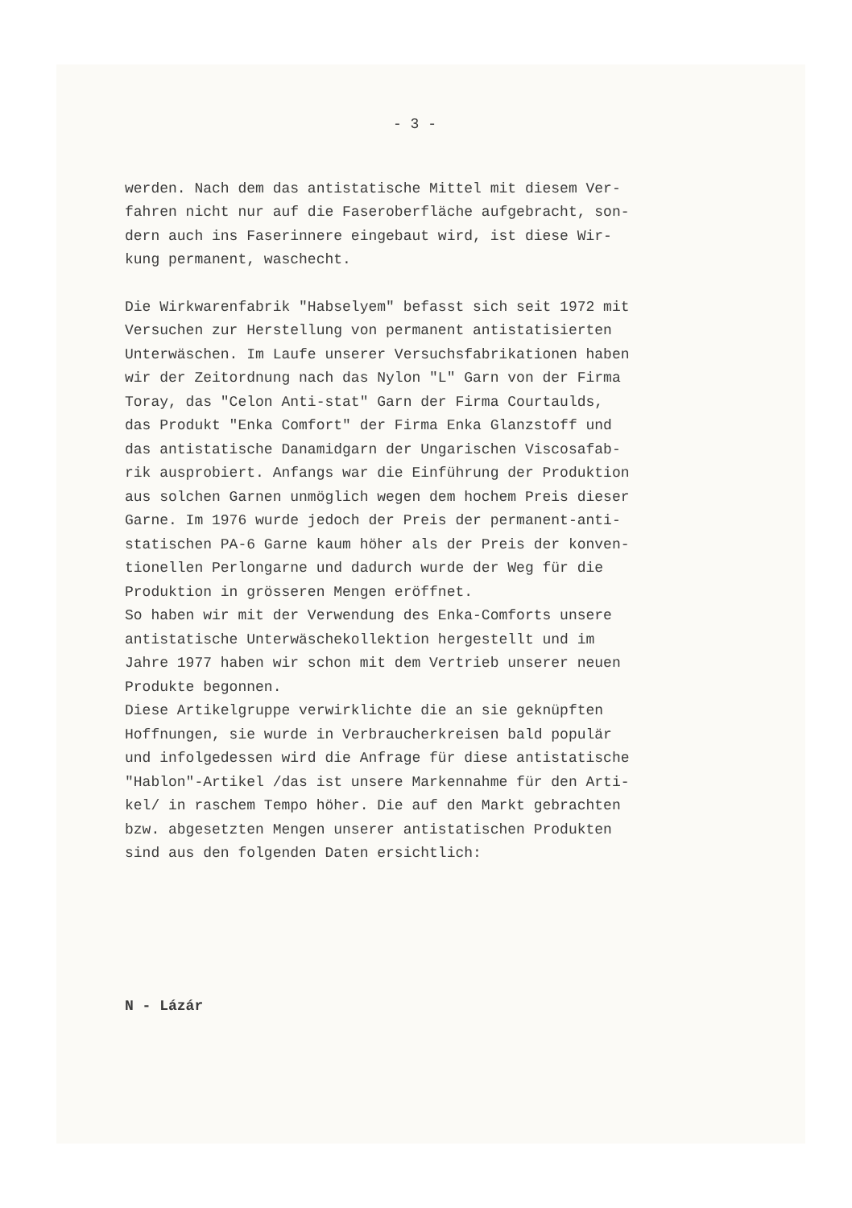- 3 -
werden. Nach dem das antistatische Mittel mit diesem Ver-
fahren nicht nur auf die Faseroberfläche aufgebracht, son-
dern auch ins Faserinnere eingebaut wird, ist diese Wir-
kung permanent, waschecht.
Die Wirkwarenfabrik "Habselyem" befasst sich seit 1972 mit
Versuchen zur Herstellung von permanent antistatisierten
Unterwäschen. Im Laufe unserer Versuchsfabrikationen haben
wir der Zeitordnung nach das Nylon "L" Garn von der Firma
Toray, das "Celon Anti-stat" Garn der Firma Courtaulds,
das Produkt "Enka Comfort" der Firma Enka Glanzstoff und
das antistatische Danamidgarn der Ungarischen Viscosafab-
rik ausprobiert. Anfangs war die Einführung der Produktion
aus solchen Garnen unmöglich wegen dem hochem Preis dieser
Garne. Im 1976 wurde jedoch der Preis der permanent-anti-
statischen PA-6 Garne kaum höher als der Preis der konven-
tionellen Perlongarne und dadurch wurde der Weg für die
Produktion in grösseren Mengen eröffnet.
So haben wir mit der Verwendung des Enka-Comforts unsere
antistatische Unterwäschekollektion hergestellt und im
Jahre 1977 haben wir schon mit dem Vertrieb unserer neuen
Produkte begonnen.
Diese Artikelgruppe verwirklichte die an sie geknüpften
Hoffnungen, sie wurde in Verbraucherkreisen bald populär
und infolgedessen wird die Anfrage für diese antistatische
"Hablon"-Artikel /das ist unsere Markennahme für den Arti-
kel/ in raschem Tempo höher. Die auf den Markt gebrachten
bzw. abgesetzten Mengen unserer antistatischen Produkten
sind aus den folgenden Daten ersichtlich:
N - Lázár